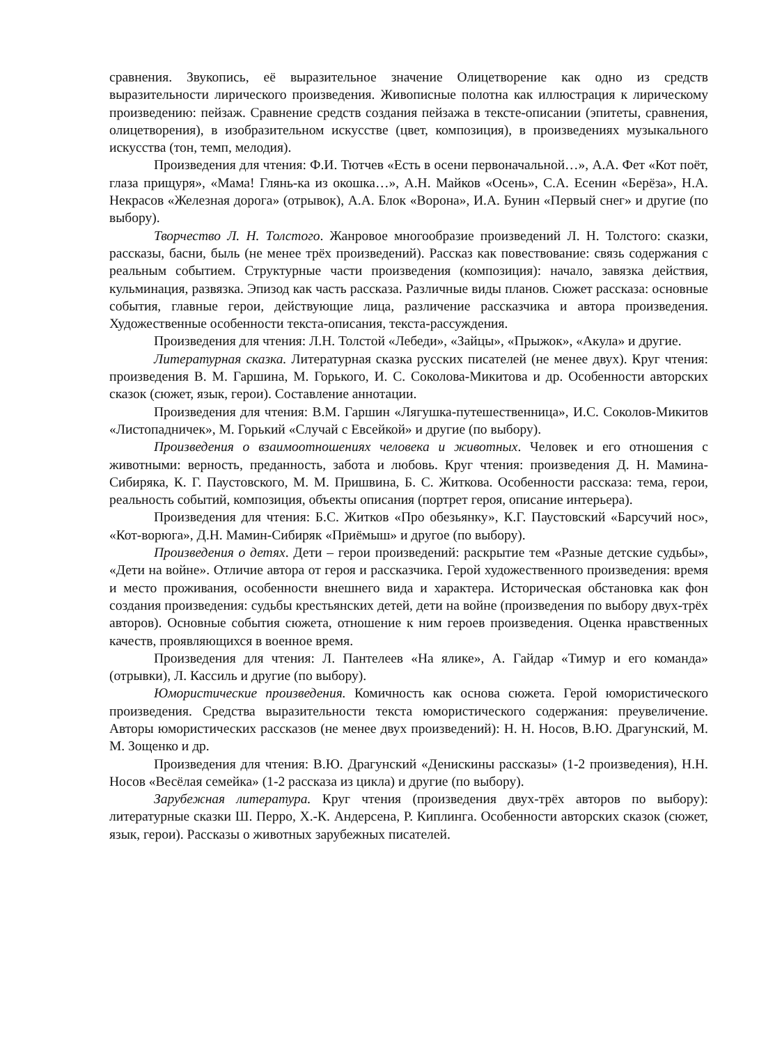сравнения. Звукопись, её выразительное значение Олицетворение как одно из средств выразительности лирического произведения. Живописные полотна как иллюстрация к лирическому произведению: пейзаж. Сравнение средств создания пейзажа в тексте-описании (эпитеты, сравнения, олицетворения), в изобразительном искусстве (цвет, композиция), в произведениях музыкального искусства (тон, темп, мелодия).
Произведения для чтения: Ф.И. Тютчев «Есть в осени первоначальной…», А.А. Фет «Кот поёт, глаза прищуря», «Мама! Глянь-ка из окошка…», А.Н. Майков «Осень», С.А. Есенин «Берёза», Н.А. Некрасов «Железная дорога» (отрывок), А.А. Блок «Ворона», И.А. Бунин «Первый снег» и другие (по выбору).
Творчество Л. Н. Толстого. Жанровое многообразие произведений Л. Н. Толстого: сказки, рассказы, басни, быль (не менее трёх произведений). Рассказ как повествование: связь содержания с реальным событием. Структурные части произведения (композиция): начало, завязка действия, кульминация, развязка. Эпизод как часть рассказа. Различные виды планов. Сюжет рассказа: основные события, главные герои, действующие лица, различение рассказчика и автора произведения. Художественные особенности текста-описания, текста-рассуждения.
Произведения для чтения: Л.Н. Толстой «Лебеди», «Зайцы», «Прыжок», «Акула» и другие.
Литературная сказка. Литературная сказка русских писателей (не менее двух). Круг чтения: произведения В. М. Гаршина, М. Горького, И. С. Соколова-Микитова и др. Особенности авторских сказок (сюжет, язык, герои). Составление аннотации.
Произведения для чтения: В.М. Гаршин «Лягушка-путешественница», И.С. Соколов-Микитов «Листопадничек», М. Горький «Случай с Евсейкой» и другие (по выбору).
Произведения о взаимоотношениях человека и животных. Человек и его отношения с животными: верность, преданность, забота и любовь. Круг чтения: произведения Д. Н. Мамина-Сибиряка, К. Г. Паустовского, М. М. Пришвина, Б. С. Житкова. Особенности рассказа: тема, герои, реальность событий, композиция, объекты описания (портрет героя, описание интерьера).
Произведения для чтения: Б.С. Житков «Про обезьянку», К.Г. Паустовский «Барсучий нос», «Кот-ворюга», Д.Н. Мамин-Сибиряк «Приёмыш» и другое (по выбору).
Произведения о детях. Дети – герои произведений: раскрытие тем «Разные детские судьбы», «Дети на войне». Отличие автора от героя и рассказчика. Герой художественного произведения: время и место проживания, особенности внешнего вида и характера. Историческая обстановка как фон создания произведения: судьбы крестьянских детей, дети на войне (произведения по выбору двух-трёх авторов). Основные события сюжета, отношение к ним героев произведения. Оценка нравственных качеств, проявляющихся в военное время.
Произведения для чтения: Л. Пантелеев «На ялике», А. Гайдар «Тимур и его команда» (отрывки), Л. Кассиль и другие (по выбору).
Юмористические произведения. Комичность как основа сюжета. Герой юмористического произведения. Средства выразительности текста юмористического содержания: преувеличение. Авторы юмористических рассказов (не менее двух произведений): Н. Н. Носов, В.Ю. Драгунский, М. М. Зощенко и др.
Произведения для чтения: В.Ю. Драгунский «Денискины рассказы» (1-2 произведения), Н.Н. Носов «Весёлая семейка» (1-2 рассказа из цикла) и другие (по выбору).
Зарубежная литература. Круг чтения (произведения двух-трёх авторов по выбору): литературные сказки Ш. Перро, Х.-К. Андерсена, Р. Киплинга. Особенности авторских сказок (сюжет, язык, герои). Рассказы о животных зарубежных писателей.